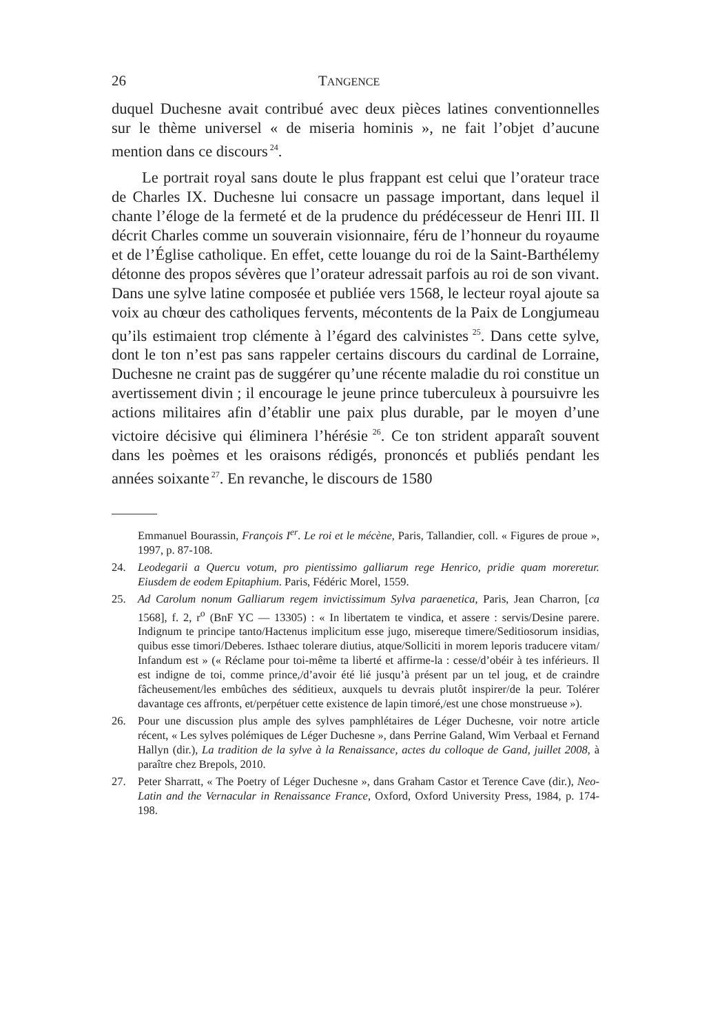26 TANGENCE
duquel Duchesne avait contribué avec deux pièces latines conventionnelles sur le thème universel « de miseria hominis », ne fait l’objet d’aucune mention dans ce discours<sup>24</sup>.
Le portrait royal sans doute le plus frappant est celui que l’orateur trace de Charles IX. Duchesne lui consacre un passage important, dans lequel il chante l’éloge de la fermeté et de la prudence du prédécesseur de Henri III. Il décrit Charles comme un souverain visionnaire, féru de l’honneur du royaume et de l’Église catholique. En effet, cette louange du roi de la Saint-Barthélemy détonne des propos sévères que l’orateur adressait parfois au roi de son vivant. Dans une sylve latine composée et publiée vers 1568, le lecteur royal ajoute sa voix au chœur des catholiques fervents, mécontents de la Paix de Longjumeau qu’ils estimaient trop clémente à l’égard des calvinistes<sup>25</sup>. Dans cette sylve, dont le ton n’est pas sans rappeler certains discours du cardinal de Lorraine, Duchesne ne craint pas de suggérer qu’une récente maladie du roi constitue un avertissement divin ; il encourage le jeune prince tuberculeux à poursuivre les actions militaires afin d’établir une paix plus durable, par le moyen d’une victoire décisive qui éliminera l’hérésie<sup>26</sup>. Ce ton strident apparaît souvent dans les poèmes et les oraisons rédigés, prononcés et publiés pendant les années soixante<sup>27</sup>. En revanche, le discours de 1580
Emmanuel Bourassin, François I<sup>er</sup>. Le roi et le mécène, Paris, Tallandier, coll. « Figures de proue », 1997, p. 87-108.
24. Leodegarii a Quercu votum, pro pientissimo galliarum rege Henrico, pridie quam moreretur. Eiusdem de eodem Epitaphium. Paris, Fédéric Morel, 1559.
25. Ad Carolum nonum Galliarum regem invictissimum Sylva paraenetica, Paris, Jean Charron, [ca 1568], f. 2, r<sup>o</sup> (BnF YC — 13305) : « In libertatem te vindica, et assere : servis/Desine parere. Indignum te principe tanto/Hactenus implicitum esse jugo, misereque timere/Seditiosorum insidias, quibus esse timori/Deberes. Isthaec tolerare diutius, atque/Solliciti in morem leporis traducere vitam/ Infandum est » (« Réclame pour toi-même ta liberté et affirme-la : cesse/d’obéir à tes inférieurs. Il est indigne de toi, comme prince,/d’avoir été lié jusqu’à présent par un tel joug, et de craindre fâcheusement/les embûches des séditieux, auxquels tu devrais plutôt inspirer/de la peur. Tolérer davantage ces affronts, et/perpétuer cette existence de lapin timoré,/est une chose monstrueuse »).
26. Pour une discussion plus ample des sylves pamphlétaires de Léger Duchesne, voir notre article récent, « Les sylves polémiques de Léger Duchesne », dans Perrine Galand, Wim Verbaal et Fernand Hallyn (dir.), La tradition de la sylve à la Renaissance, actes du colloque de Gand, juillet 2008, à paraître chez Brepols, 2010.
27. Peter Sharratt, « The Poetry of Léger Duchesne », dans Graham Castor et Terence Cave (dir.), Neo-Latin and the Vernacular in Renaissance France, Oxford, Oxford University Press, 1984, p. 174-198.